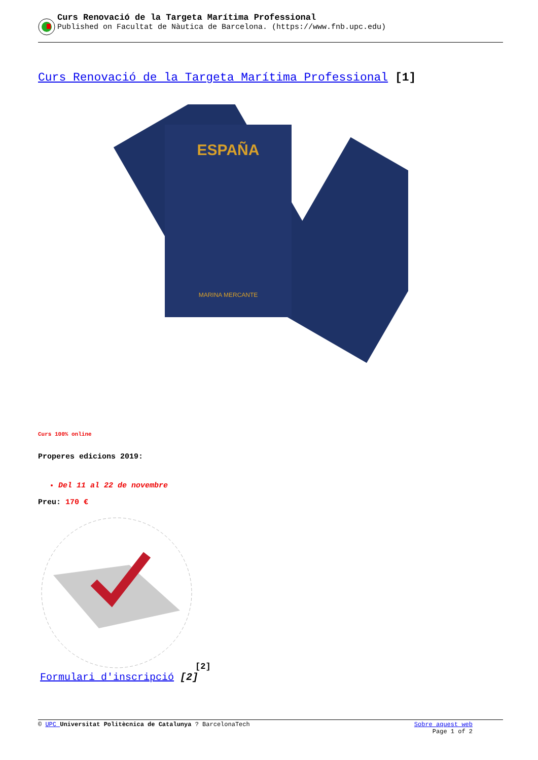Curs Renovació de la Targeta Marítima Professional
Published on Facultat de Nàutica de Barcelona. (https://www.fnb.upc.edu)
Curs Renovació de la Targeta Marítima Professional [1]
ESPAÑA
MARINA MERCANTE
Curs 100% online
Properes edicions 2019:
Del 11 al 22 de novembre
Preu: 170 €
[2]
Formulari d'inscripció [2]
© UPC Universitat Politècnica de Catalunya ? BarcelonaTech Sobre aquest web
Page 1 of 2